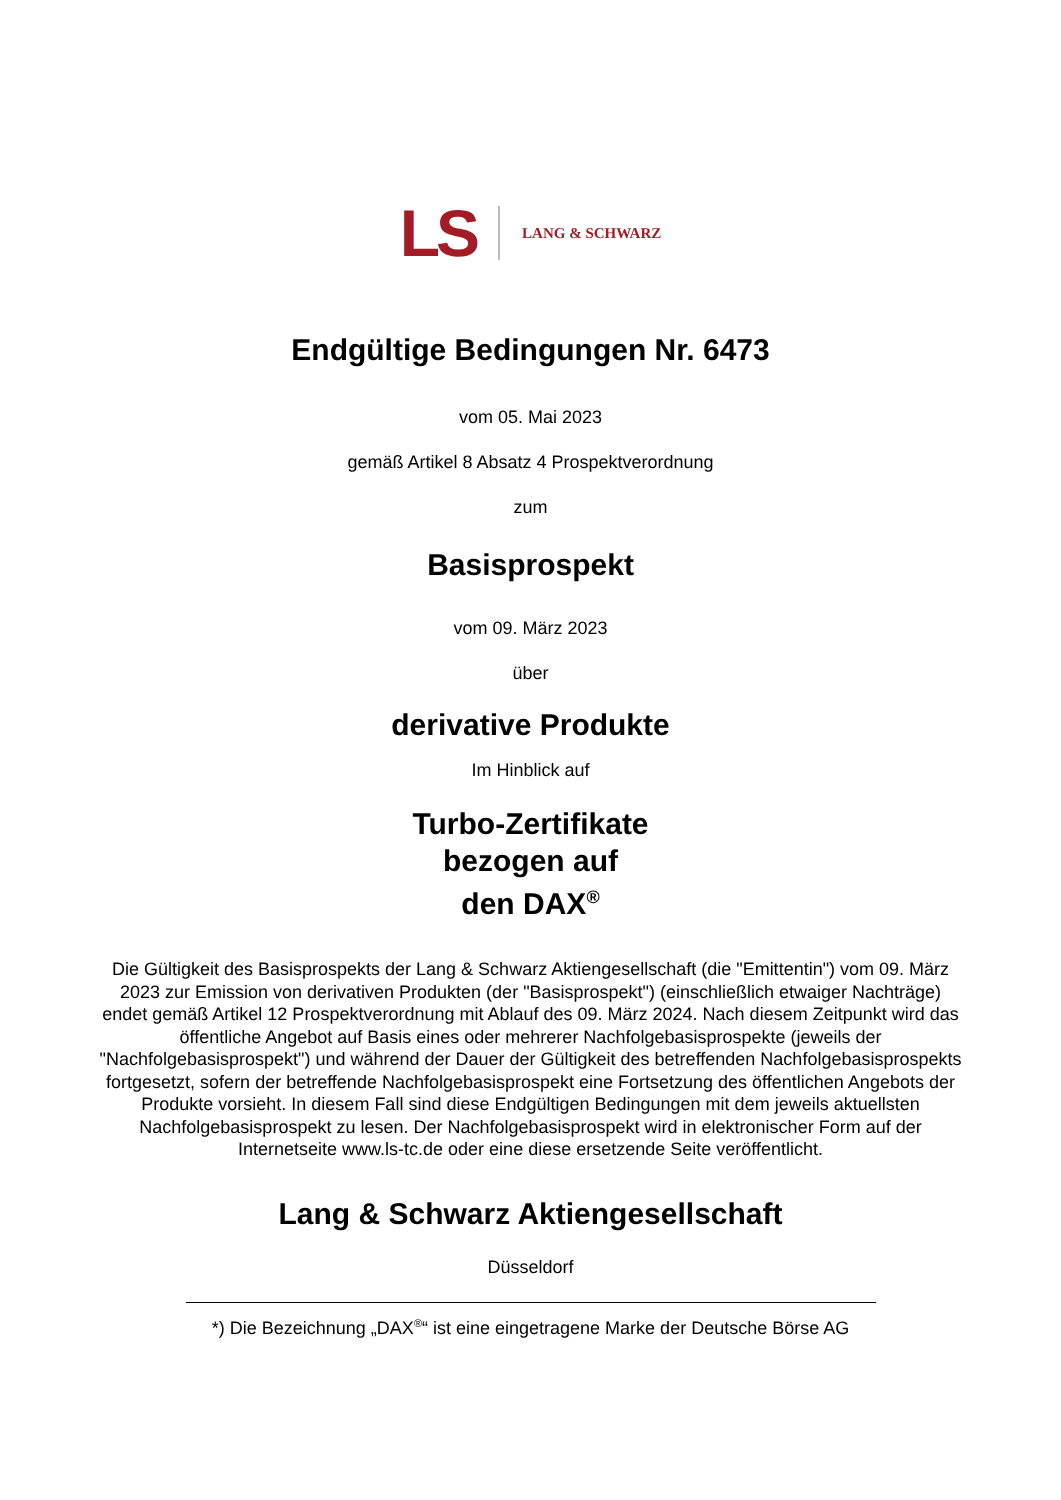LS LANG & SCHWARZ
Endgültige Bedingungen Nr. 6473
vom 05. Mai 2023
gemäß Artikel 8 Absatz 4 Prospektverordnung
zum
Basisprospekt
vom 09. März 2023
über
derivative Produkte
Im Hinblick auf
Turbo-Zertifikate
bezogen auf
den DAX<sup>®</sup>
Die Gültigkeit des Basisprospekts der Lang & Schwarz Aktiengesellschaft (die "Emittentin") vom 09. März 2023 zur Emission von derivativen Produkten (der "Basisprospekt") (einschließlich etwaiger Nachträge) endet gemäß Artikel 12 Prospektverordnung mit Ablauf des 09. März 2024. Nach diesem Zeitpunkt wird das öffentliche Angebot auf Basis eines oder mehrerer Nachfolgebasisprospekte (jeweils der "Nachfolgebasisprospekt") und während der Dauer der Gültigkeit des betreffenden Nachfolgebasisprospekts fortgesetzt, sofern der betreffende Nachfolgebasisprospekt eine Fortsetzung des öffentlichen Angebots der Produkte vorsieht. In diesem Fall sind diese Endgültigen Bedingungen mit dem jeweils aktuellsten Nachfolgebasisprospekt zu lesen. Der Nachfolgebasisprospekt wird in elektronischer Form auf der Internetseite www.ls-tc.de oder eine diese ersetzende Seite veröffentlicht.
Lang & Schwarz Aktiengesellschaft
Düsseldorf
*) Die Bezeichnung „DAX<sup>®</sup>“ ist eine eingetragene Marke der Deutsche Börse AG